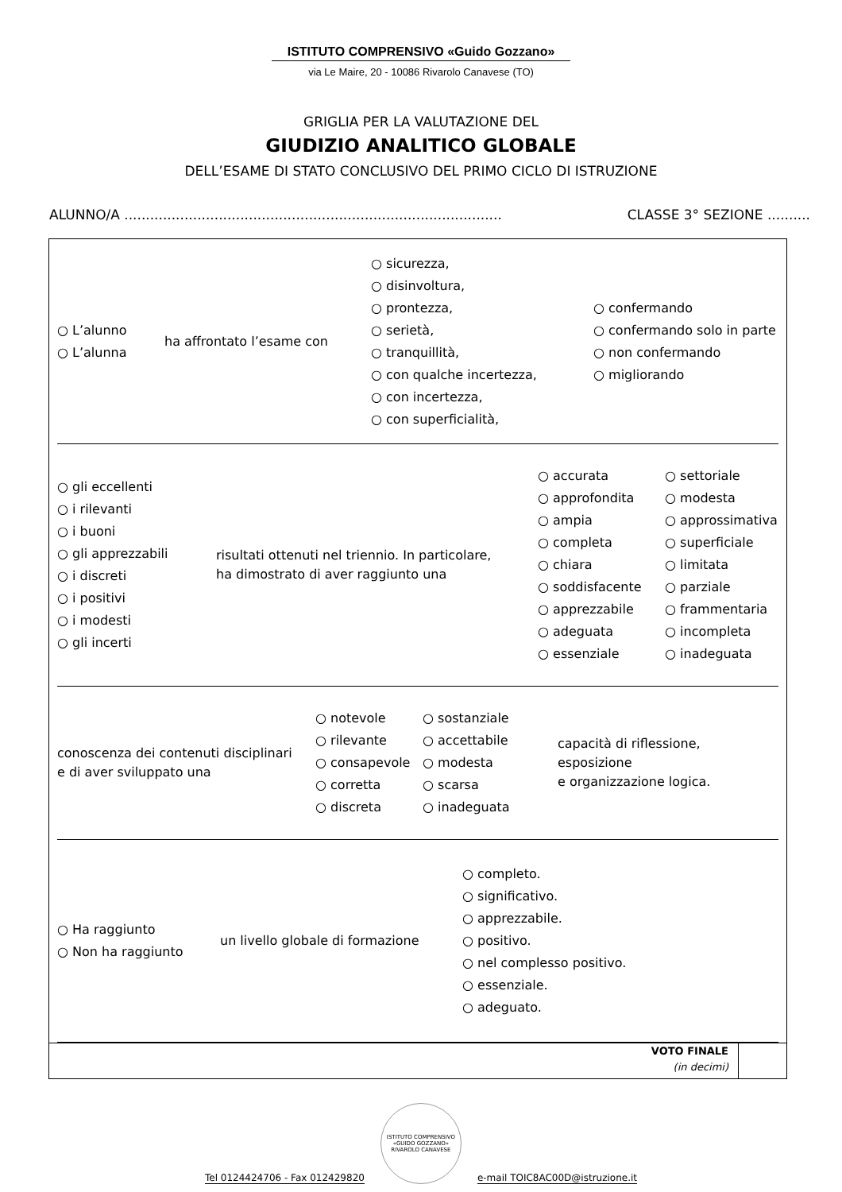ISTITUTO COMPRENSIVO «Guido Gozzano»
via Le Maire, 20 - 10086 Rivarolo Canavese (TO)
GRIGLIA PER LA VALUTAZIONE DEL
GIUDIZIO ANALITICO GLOBALE
DELL’ESAME DI STATO CONCLUSIVO DEL PRIMO CICLO DI ISTRUZIONE
ALUNNO/A ........................................................................................ CLASSE 3° SEZIONE ..........
○ L’alunno
○ L’alunna
ha affrontato l’esame con
○ sicurezza,
○ disinvoltura,
○ prontezza,
○ serietà,
○ tranquillità,
○ con qualche incertezza,
○ con incertezza,
○ con superficialità,
○ confermando
○ confermando solo in parte
○ non confermando
○ migliorando
○ gli eccellenti
○ i rilevanti
○ i buoni
○ gli apprezzabili
○ i discreti
○ i positivi
○ i modesti
○ gli incerti
risultati ottenuti nel triennio. In particolare,
ha dimostrato di aver raggiunto una
○ accurata
○ approfondita
○ ampia
○ completa
○ chiara
○ soddisfacente
○ apprezzabile
○ adeguata
○ essenziale
○ settoriale
○ modesta
○ approssimativa
○ superficiale
○ limitata
○ parziale
○ frammentaria
○ incompleta
○ inadeguata
conoscenza dei contenuti disciplinari
e di aver sviluppato una
○ notevole
○ rilevante
○ consapevole
○ corretta
○ discreta
○ sostanziale
○ accettabile
○ modesta
○ scarsa
○ inadeguata
capacità di riflessione, esposizione
e organizzazione logica.
○ Ha raggiunto
○ Non ha raggiunto
un livello globale di formazione
○ completo.
○ significativo.
○ apprezzabile.
○ positivo.
○ nel complesso positivo.
○ essenziale.
○ adeguato.
VOTO FINALE
(in decimi)
Tel 0124424706 - Fax 012429820
ISTITUTO COMPRENSIVO «GUIDO GOZZANO»
RIVAROLO CANAVESE
e-mail TOIC8AC00D@istruzione.it